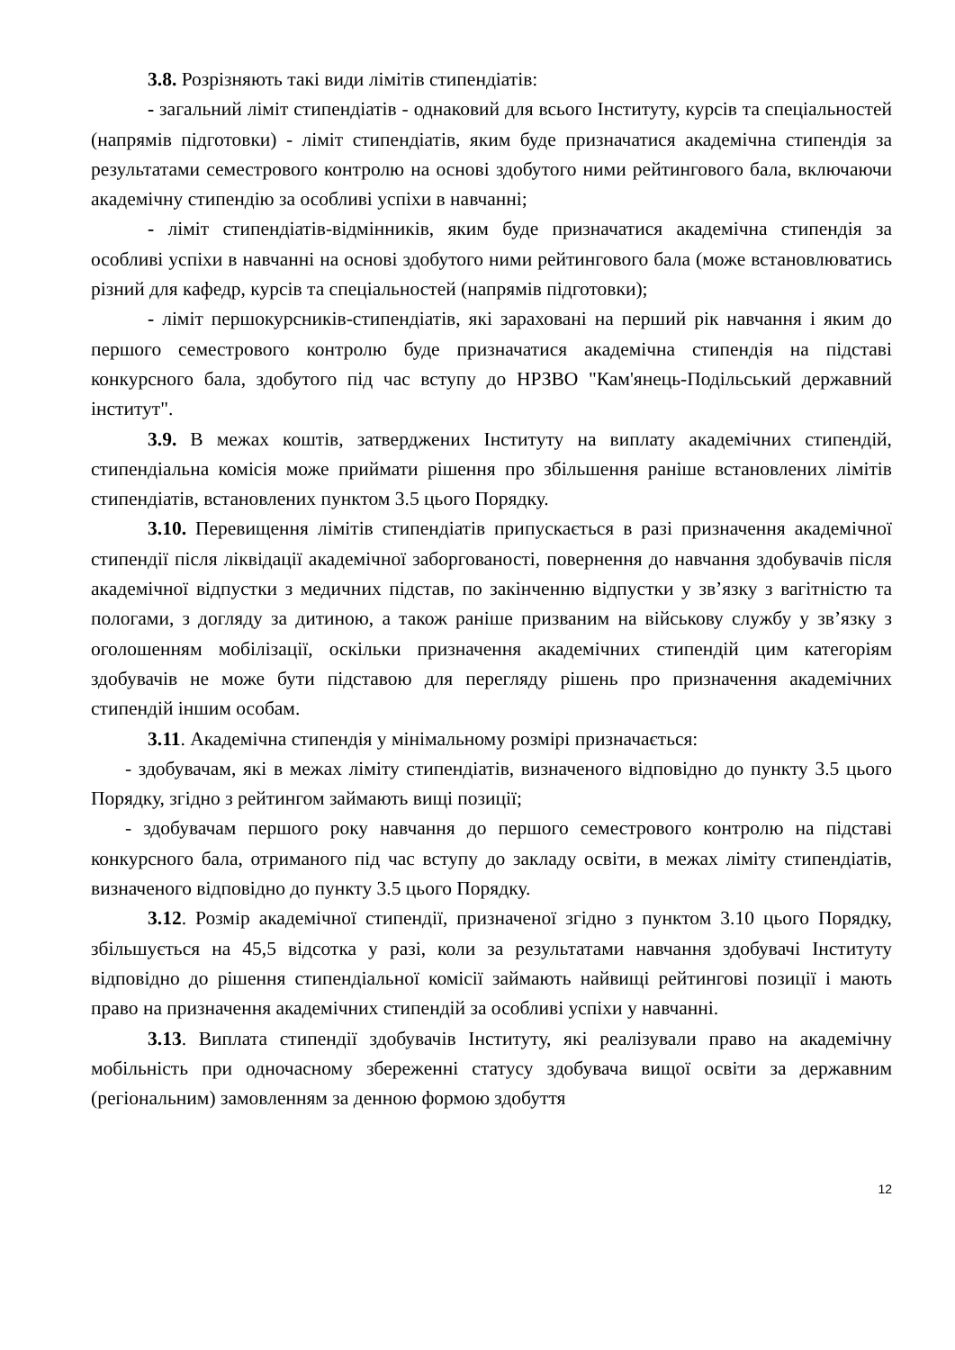3.8. Розрізняють такі види лімітів стипендіатів:
- загальний ліміт стипендіатів - однаковий для всього Інституту, курсів та спеціальностей (напрямів підготовки) - ліміт стипендіатів, яким буде призначатися академічна стипендія за результатами семестрового контролю на основі здобутого ними рейтингового бала, включаючи академічну стипендію за особливі успіхи в навчанні;
- ліміт стипендіатів-відмінників, яким буде призначатися академічна стипендія за особливі успіхи в навчанні на основі здобутого ними рейтингового бала (може встановлюватись різний для кафедр, курсів та спеціальностей (напрямів підготовки);
- ліміт першокурсників-стипендіатів, які зараховані на перший рік навчання і яким до першого семестрового контролю буде призначатися академічна стипендія на підставі конкурсного бала, здобутого під час вступу до НРЗВО "Кам'янець-Подільський державний інститут".
3.9. В межах коштів, затверджених Інституту на виплату академічних стипендій, стипендіальна комісія може приймати рішення про збільшення раніше встановлених лімітів стипендіатів, встановлених пунктом 3.5 цього Порядку.
3.10. Перевищення лімітів стипендіатів припускається в разі призначення академічної стипендії після ліквідації академічної заборгованості, повернення до навчання здобувачів після академічної відпустки з медичних підстав, по закінченню відпустки у зв’язку з вагітністю та пологами, з догляду за дитиною, а також раніше призваним на військову службу у зв’язку з оголошенням мобілізації, оскільки призначення академічних стипендій цим категоріям здобувачів не може бути підставою для перегляду рішень про призначення академічних стипендій іншим особам.
3.11. Академічна стипендія у мінімальному розмірі призначається:
- здобувачам, які в межах ліміту стипендіатів, визначеного відповідно до пункту 3.5 цього Порядку, згідно з рейтингом займають вищі позиції;
- здобувачам першого року навчання до першого семестрового контролю на підставі конкурсного бала, отриманого під час вступу до закладу освіти, в межах ліміту стипендіатів, визначеного відповідно до пункту 3.5 цього Порядку.
3.12. Розмір академічної стипендії, призначеної згідно з пунктом 3.10 цього Порядку, збільшується на 45,5 відсотка у разі, коли за результатами навчання здобувачі Інституту відповідно до рішення стипендіальної комісії займають найвищі рейтингові позиції і мають право на призначення академічних стипендій за особливі успіхи у навчанні.
3.13. Виплата стипендії здобувачів Інституту, які реалізували право на академічну мобільність при одночасному збереженні статусу здобувача вищої освіти за державним (регіональним) замовленням за денною формою здобуття
12